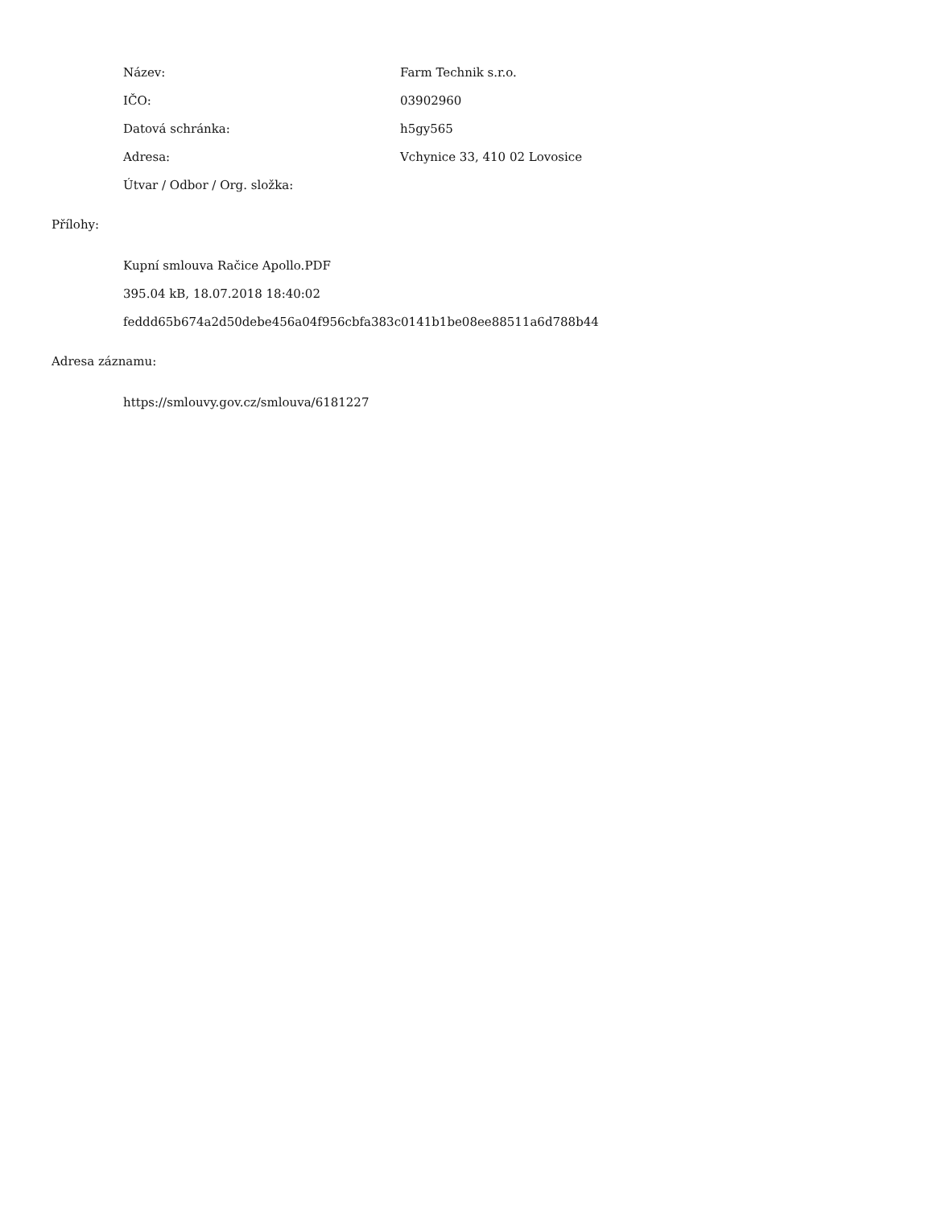Název: Farm Technik s.r.o.
IČO: 03902960
Datová schránka: h5gy565
Adresa: Vchynice 33, 410 02 Lovosice
Útvar / Odbor / Org. složka:
Přílohy:
Kupní smlouva Račice Apollo.PDF
395.04 kB, 18.07.2018 18:40:02
feddd65b674a2d50debe456a04f956cbfa383c0141b1be08ee88511a6d788b44
Adresa záznamu:
https://smlouvy.gov.cz/smlouva/6181227